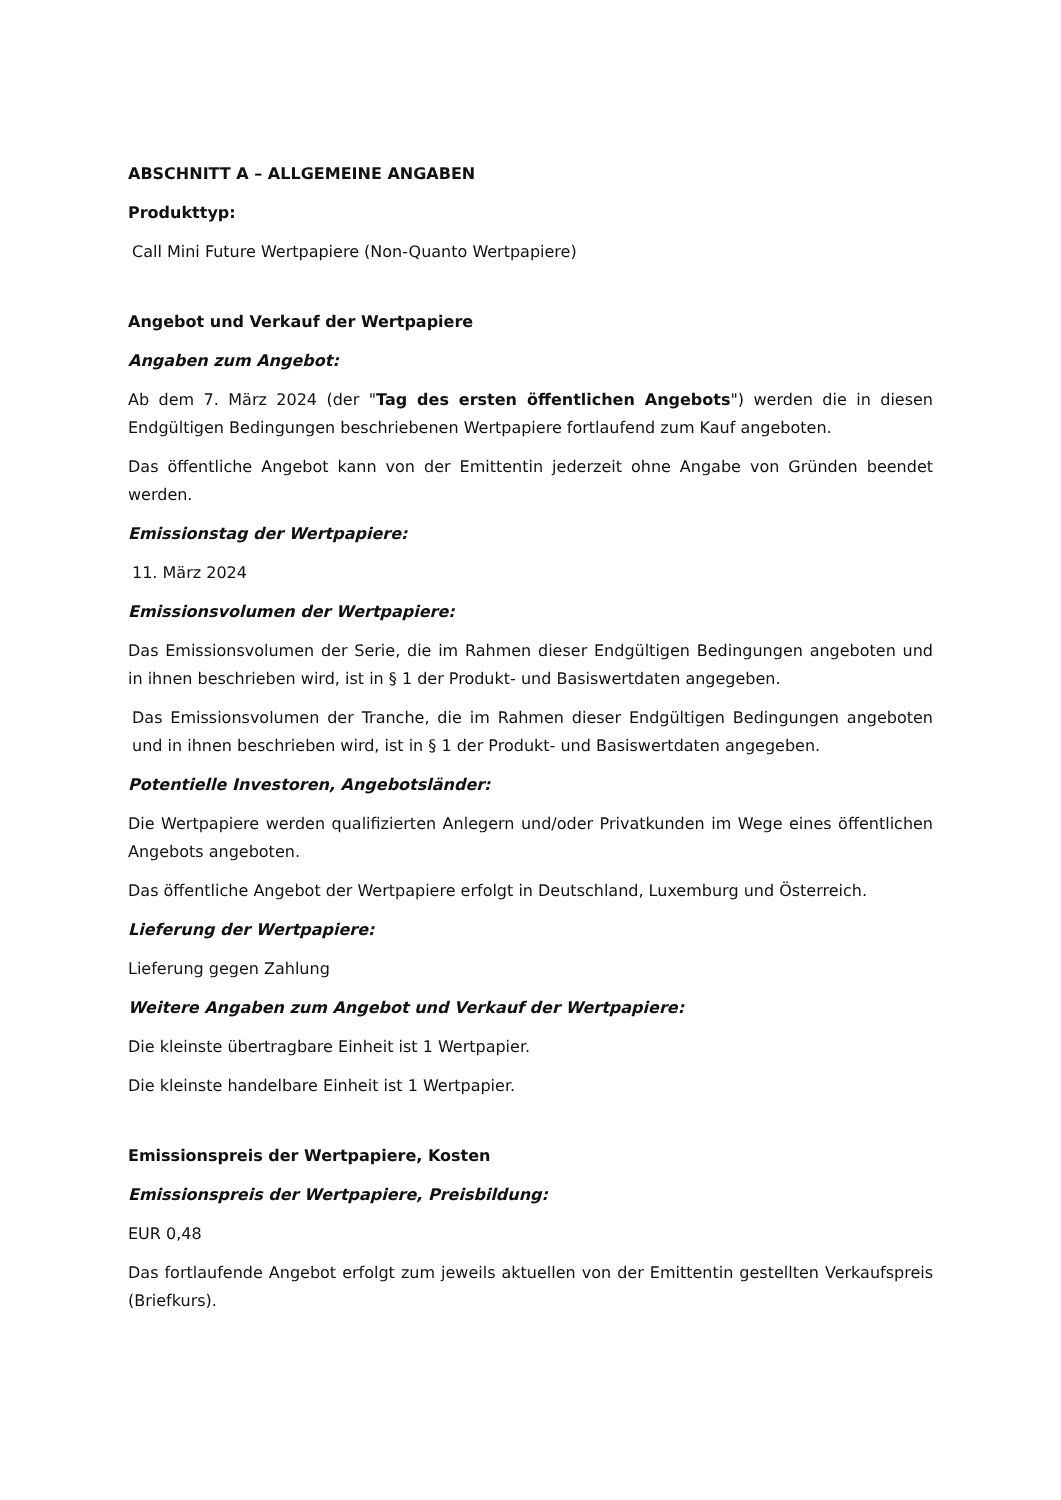ABSCHNITT A – ALLGEMEINE ANGABEN
Produkttyp:
Call Mini Future Wertpapiere (Non-Quanto Wertpapiere)
Angebot und Verkauf der Wertpapiere
Angaben zum Angebot:
Ab dem 7. März 2024 (der "Tag des ersten öffentlichen Angebots") werden die in diesen Endgültigen Bedingungen beschriebenen Wertpapiere fortlaufend zum Kauf angeboten.
Das öffentliche Angebot kann von der Emittentin jederzeit ohne Angabe von Gründen beendet werden.
Emissionstag der Wertpapiere:
11. März 2024
Emissionsvolumen der Wertpapiere:
Das Emissionsvolumen der Serie, die im Rahmen dieser Endgültigen Bedingungen angeboten und in ihnen beschrieben wird, ist in § 1 der Produkt- und Basiswertdaten angegeben.
Das Emissionsvolumen der Tranche, die im Rahmen dieser Endgültigen Bedingungen angeboten und in ihnen beschrieben wird, ist in § 1 der Produkt- und Basiswertdaten angegeben.
Potentielle Investoren, Angebotsländer:
Die Wertpapiere werden qualifizierten Anlegern und/oder Privatkunden im Wege eines öffentlichen Angebots angeboten.
Das öffentliche Angebot der Wertpapiere erfolgt in Deutschland, Luxemburg und Österreich.
Lieferung der Wertpapiere:
Lieferung gegen Zahlung
Weitere Angaben zum Angebot und Verkauf der Wertpapiere:
Die kleinste übertragbare Einheit ist 1 Wertpapier.
Die kleinste handelbare Einheit ist 1 Wertpapier.
Emissionspreis der Wertpapiere, Kosten
Emissionspreis der Wertpapiere, Preisbildung:
EUR 0,48
Das fortlaufende Angebot erfolgt zum jeweils aktuellen von der Emittentin gestellten Verkaufspreis (Briefkurs).